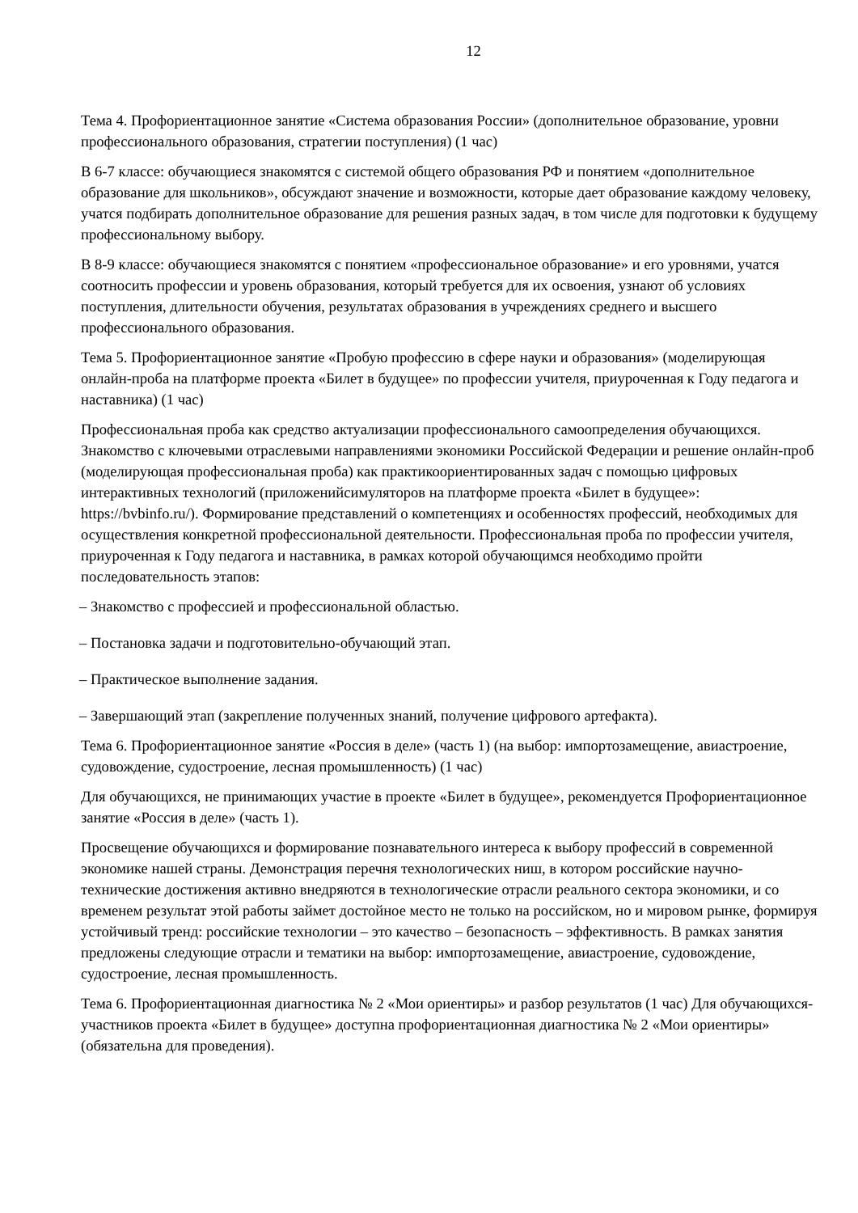12
Тема 4. Профориентационное занятие «Система образования России» (дополнительное образование, уровни профессионального образования, стратегии поступления) (1 час)
В 6-7 классе: обучающиеся знакомятся с системой общего образования РФ и понятием «дополнительное образование для школьников», обсуждают значение и возможности, которые дает образование каждому человеку, учатся подбирать дополнительное образование для решения разных задач, в том числе для подготовки к будущему профессиональному выбору.
В 8-9 классе: обучающиеся знакомятся с понятием «профессиональное образование» и его уровнями, учатся соотносить профессии и уровень образования, который требуется для их освоения, узнают об условиях поступления, длительности обучения, результатах образования в учреждениях среднего и высшего профессионального образования.
Тема 5. Профориентационное занятие «Пробую профессию в сфере науки и образования» (моделирующая онлайн-проба на платформе проекта «Билет в будущее» по профессии учителя, приуроченная к Году педагога и наставника) (1 час)
Профессиональная проба как средство актуализации профессионального самоопределения обучающихся. Знакомство с ключевыми отраслевыми направлениями экономики Российской Федерации и решение онлайн-проб (моделирующая профессиональная проба) как практикоориентированных задач с помощью цифровых интерактивных технологий (приложенийсимуляторов на платформе проекта «Билет в будущее»: https://bvbinfo.ru/). Формирование представлений о компетенциях и особенностях профессий, необходимых для осуществления конкретной профессиональной деятельности. Профессиональная проба по профессии учителя, приуроченная к Году педагога и наставника, в рамках которой обучающимся необходимо пройти последовательность этапов:
– Знакомство с профессией и профессиональной областью.
– Постановка задачи и подготовительно-обучающий этап.
– Практическое выполнение задания.
– Завершающий этап (закрепление полученных знаний, получение цифрового артефакта).
Тема 6. Профориентационное занятие «Россия в деле» (часть 1) (на выбор: импортозамещение, авиастроение, судовождение, судостроение, лесная промышленность) (1 час)
Для обучающихся, не принимающих участие в проекте «Билет в будущее», рекомендуется Профориентационное занятие «Россия в деле» (часть 1).
Просвещение обучающихся и формирование познавательного интереса к выбору профессий в современной экономике нашей страны. Демонстрация перечня технологических ниш, в котором российские научно-технические достижения активно внедряются в технологические отрасли реального сектора экономики, и со временем результат этой работы займет достойное место не только на российском, но и мировом рынке, формируя устойчивый тренд: российские технологии – это качество – безопасность – эффективность. В рамках занятия предложены следующие отрасли и тематики на выбор: импортозамещение, авиастроение, судовождение, судостроение, лесная промышленность.
Тема 6. Профориентационная диагностика № 2 «Мои ориентиры» и разбор результатов (1 час) Для обучающихся-участников проекта «Билет в будущее» доступна профориентационная диагностика № 2 «Мои ориентиры» (обязательна для проведения).